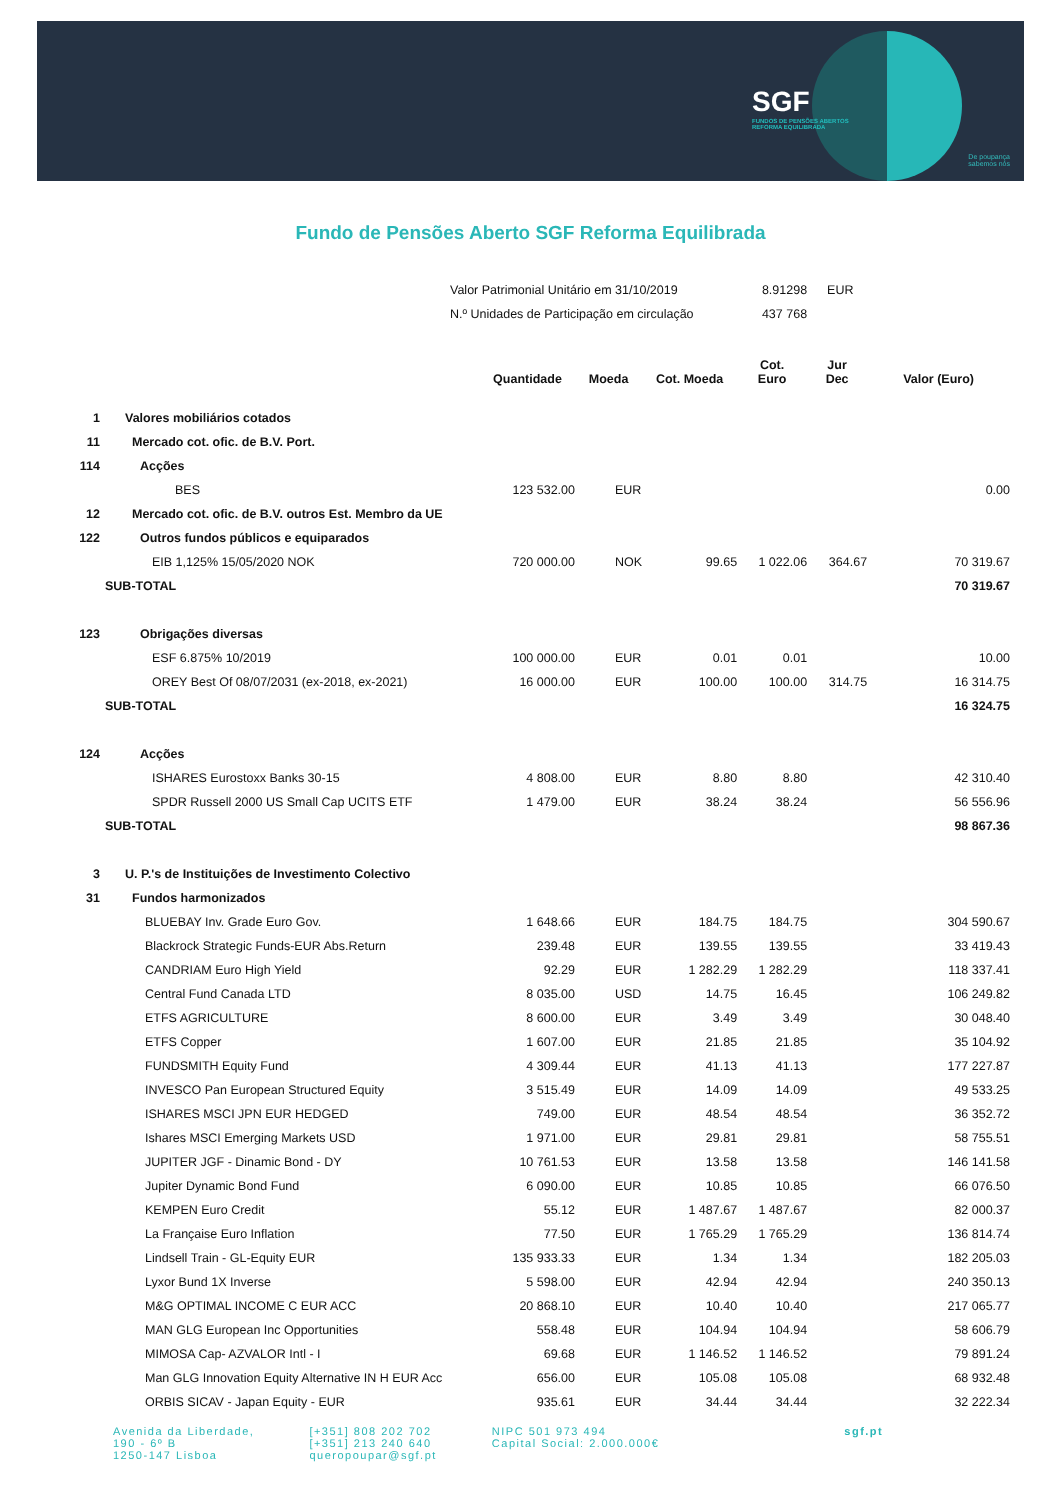SGF
FUNDOS DE PENSÕES ABERTOS
REFORMA EQUILIBRADA
De poupança
sabemos nós
Fundo de Pensões Aberto SGF Reforma Equilibrada
| | Valor Patrimonial Unitário em 31/10/2019 | | | | 8.91298 | EUR | |
| | N.º Unidades de Participação em circulação | | | | 437 768 | | |
| | | Quantidade | Moeda | Cot. Moeda | Cot. Euro | Jur Dec | Valor (Euro) |
| 1 | Valores mobiliários cotados | | | | | | |
| 11 | Mercado cot. ofic. de B.V. Port. | | | | | | |
| 114 | Acções | | | | | | |
| | BES | 123 532.00 | EUR | | | | 0.00 |
| 12 | Mercado cot. ofic. de B.V. outros Est. Membro da UE | | | | | | |
| 122 | Outros fundos públicos e equiparados | | | | | | |
| | EIB 1,125% 15/05/2020 NOK | 720 000.00 | NOK | 99.65 | 1 022.06 | 364.67 | 70 319.67 |
| SUB-TOTAL | | | | | | | 70 319.67 |
| 123 | Obrigações diversas | | | | | | |
| | ESF 6.875% 10/2019 | 100 000.00 | EUR | 0.01 | 0.01 | | 10.00 |
| | OREY Best Of 08/07/2031 (ex-2018, ex-2021) | 16 000.00 | EUR | 100.00 | 100.00 | 314.75 | 16 314.75 |
| SUB-TOTAL | | | | | | | 16 324.75 |
| 124 | Acções | | | | | | |
| | ISHARES Eurostoxx Banks 30-15 | 4 808.00 | EUR | 8.80 | 8.80 | | 42 310.40 |
| | SPDR Russell 2000 US Small Cap UCITS ETF | 1 479.00 | EUR | 38.24 | 38.24 | | 56 556.96 |
| SUB-TOTAL | | | | | | | 98 867.36 |
| 3 | U. P.'s de Instituições de Investimento Colectivo | | | | | | |
| 31 | Fundos harmonizados | | | | | | |
| | BLUEBAY Inv. Grade Euro Gov. | 1 648.66 | EUR | 184.75 | 184.75 | | 304 590.67 |
| | Blackrock Strategic Funds-EUR Abs.Return | 239.48 | EUR | 139.55 | 139.55 | | 33 419.43 |
| | CANDRIAM Euro High Yield | 92.29 | EUR | 1 282.29 | 1 282.29 | | 118 337.41 |
| | Central Fund Canada LTD | 8 035.00 | USD | 14.75 | 16.45 | | 106 249.82 |
| | ETFS AGRICULTURE | 8 600.00 | EUR | 3.49 | 3.49 | | 30 048.40 |
| | ETFS Copper | 1 607.00 | EUR | 21.85 | 21.85 | | 35 104.92 |
| | FUNDSMITH Equity Fund | 4 309.44 | EUR | 41.13 | 41.13 | | 177 227.87 |
| | INVESCO Pan European Structured Equity | 3 515.49 | EUR | 14.09 | 14.09 | | 49 533.25 |
| | ISHARES MSCI JPN EUR HEDGED | 749.00 | EUR | 48.54 | 48.54 | | 36 352.72 |
| | Ishares MSCI Emerging Markets USD | 1 971.00 | EUR | 29.81 | 29.81 | | 58 755.51 |
| | JUPITER JGF - Dinamic Bond - DY | 10 761.53 | EUR | 13.58 | 13.58 | | 146 141.58 |
| | Jupiter Dynamic Bond Fund | 6 090.00 | EUR | 10.85 | 10.85 | | 66 076.50 |
| | KEMPEN Euro Credit | 55.12 | EUR | 1 487.67 | 1 487.67 | | 82 000.37 |
| | La Française Euro Inflation | 77.50 | EUR | 1 765.29 | 1 765.29 | | 136 814.74 |
| | Lindsell Train - GL-Equity EUR | 135 933.33 | EUR | 1.34 | 1.34 | | 182 205.03 |
| | Lyxor Bund 1X Inverse | 5 598.00 | EUR | 42.94 | 42.94 | | 240 350.13 |
| | M&G OPTIMAL INCOME C EUR ACC | 20 868.10 | EUR | 10.40 | 10.40 | | 217 065.77 |
| | MAN GLG European Inc Opportunities | 558.48 | EUR | 104.94 | 104.94 | | 58 606.79 |
| | MIMOSA Cap- AZVALOR Intl - I | 69.68 | EUR | 1 146.52 | 1 146.52 | | 79 891.24 |
| | Man GLG Innovation Equity Alternative IN H EUR Acc | 656.00 | EUR | 105.08 | 105.08 | | 68 932.48 |
| | ORBIS SICAV - Japan Equity - EUR | 935.61 | EUR | 34.44 | 34.44 | | 32 222.34 |
Avenida da Liberdade,
190 - 6º B
1250-147 Lisboa
[+351] 808 202 702
[+351] 213 240 640
queropoupar@sgf.pt
NIPC 501 973 494
Capital Social: 2.000.000€
sgf.pt